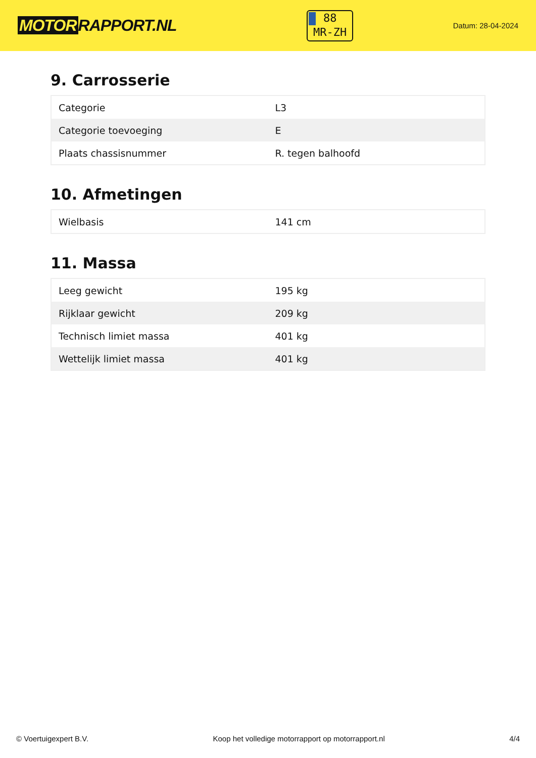MOTOR RAPPORT.NL
88
MR-ZH
Datum: 28-04-2024
9. Carrosserie
| Categorie | L3 |
| Categorie toevoeging | E |
| Plaats chassisnummer | R. tegen balhoofd |
10. Afmetingen
| Wielbasis | 141 cm |
11. Massa
| Leeg gewicht | 195 kg |
| Rijklaar gewicht | 209 kg |
| Technisch limiet massa | 401 kg |
| Wettelijk limiet massa | 401 kg |
© Voertuigexpert B.V. Koop het volledige motorrapport op motorrapport.nl 4/4